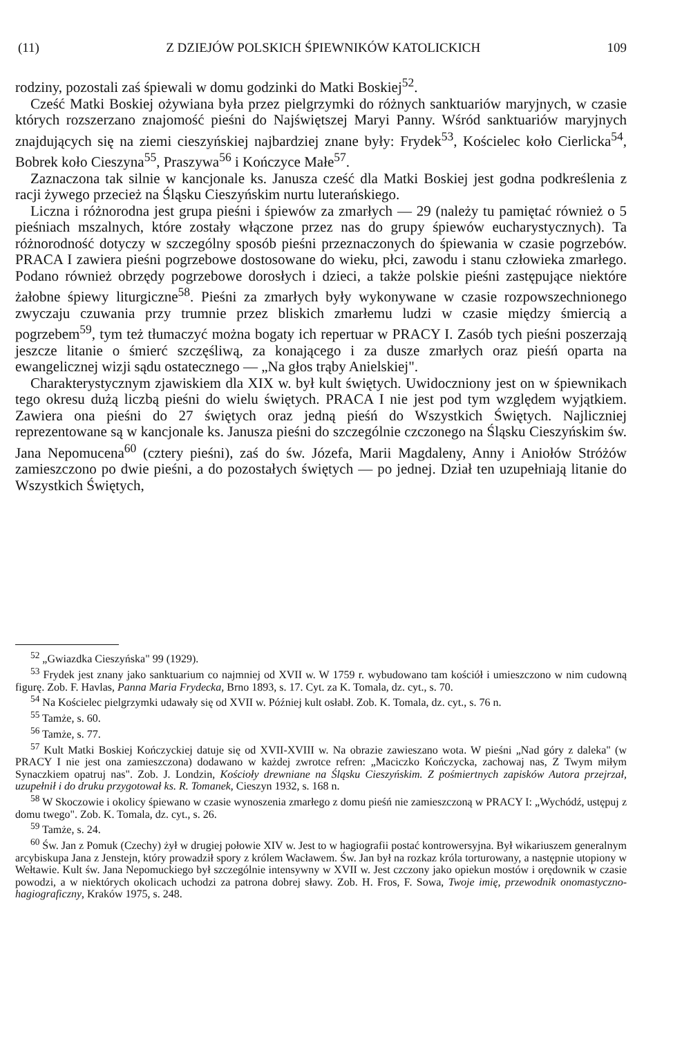(11) Z DZIEJÓW POLSKICH ŚPIEWNIKÓW KATOLICKICH 109
rodziny, pozostali zaś śpiewali w domu godzinki do Matki Boskiej<sup>52</sup>.
Cześć Matki Boskiej ożywiana była przez pielgrzymki do różnych sanktuariów maryjnych, w czasie których rozszerzano znajomość pieśni do Najświętszej Maryi Panny. Wśród sanktuariów maryjnych znajdujących się na ziemi cieszyńskiej najbardziej znane były: Frydek<sup>53</sup>, Kościelec koło Cierlicka<sup>54</sup>, Bobrek koło Cieszyna<sup>55</sup>, Praszywa<sup>56</sup> i Kończyce Małe<sup>57</sup>.
Zaznaczona tak silnie w kancjonale ks. Janusza cześć dla Matki Boskiej jest godna podkreślenia z racji żywego przecież na Śląsku Cieszyńskim nurtu luterańskiego.
Liczna i różnorodna jest grupa pieśni i śpiewów za zmarłych — 29 (należy tu pamiętać również o 5 pieśniach mszalnych, które zostały włączone przez nas do grupy śpiewów eucharystycznych). Ta różnorodność dotyczy w szczególny sposób pieśni przeznaczonych do śpiewania w czasie pogrzebów. PRACA I zawiera pieśni pogrzebowe dostosowane do wieku, płci, zawodu i stanu człowieka zmarłego. Podano również obrzędy pogrzebowe dorosłych i dzieci, a także polskie pieśni zastępujące niektóre żałobne śpiewy liturgiczne<sup>58</sup>. Pieśni za zmarłych były wykonywane w czasie rozpowszechnionego zwyczaju czuwania przy trumnie przez bliskich zmarłemu ludzi w czasie między śmiercią a pogrzebem<sup>59</sup>, tym też tłumaczyć można bogaty ich repertuar w PRACY I. Zasób tych pieśni poszerzają jeszcze litanie o śmierć szczęśliwą, za konającego i za dusze zmarłych oraz pieśń oparta na ewangelicznej wizji sądu ostatecznego — „Na głos trąby Anielskiej".
Charakterystycznym zjawiskiem dla XIX w. był kult świętych. Uwidoczniony jest on w śpiewnikach tego okresu dużą liczbą pieśni do wielu świętych. PRACA I nie jest pod tym względem wyjątkiem. Zawiera ona pieśni do 27 świętych oraz jedną pieśń do Wszystkich Świętych. Najliczniej reprezentowane są w kancjonale ks. Janusza pieśni do szczególnie czczonego na Śląsku Cieszyńskim św. Jana Nepomucena<sup>60</sup> (cztery pieśni), zaś do św. Józefa, Marii Magdaleny, Anny i Aniołów Stróżów zamieszczono po dwie pieśni, a do pozostałych świętych — po jednej. Dział ten uzupełniają litanie do Wszystkich Świętych,
<sup>52</sup> „Gwiazdka Cieszyńska" 99 (1929).
<sup>53</sup> Frydek jest znany jako sanktuarium co najmniej od XVII w. W 1759 r. wybudowano tam kościół i umieszczono w nim cudowną figurę. Zob. F. Havlas, Panna Maria Frydecka, Brno 1893, s. 17. Cyt. za K. Tomala, dz. cyt., s. 70.
<sup>54</sup> Na Kościelec pielgrzymki udawały się od XVII w. Później kult osłabł. Zob. K. Tomala, dz. cyt., s. 76 n.
<sup>55</sup> Tamże, s. 60.
<sup>56</sup> Tamże, s. 77.
<sup>57</sup> Kult Matki Boskiej Kończyckiej datuje się od XVII-XVIII w. Na obrazie zawieszano wota. W pieśni „Nad góry z daleka" (w PRACY I nie jest ona zamieszczona) dodawano w każdej zwrotce refren: „Maciczko Kończycka, zachowaj nas, Z Twym miłym Synaczkiem opatruj nas". Zob. J. Londzin, Kościoły drewniane na Śląsku Cieszyńskim. Z pośmiertnych zapisków Autora przejrzał, uzupełnił i do druku przygotował ks. R. Tomanek, Cieszyn 1932, s. 168 n.
<sup>58</sup> W Skoczowie i okolicy śpiewano w czasie wynoszenia zmarłego z domu pieśń nie zamieszczoną w PRACY I: „Wychódź, ustępuj z domu twego". Zob. K. Tomala, dz. cyt., s. 26.
<sup>59</sup> Tamże, s. 24.
<sup>60</sup> Św. Jan z Pomuk (Czechy) żył w drugiej połowie XIV w. Jest to w hagiografii postać kontrowersyjna. Był wikariuszem generalnym arcybiskupa Jana z Jenstejn, który prowadził spory z królem Wacławem. Św. Jan był na rozkaz króla torturowany, a następnie utopiony w Wełtawie. Kult św. Jana Nepomuckiego był szczególnie intensywny w XVII w. Jest czczony jako opiekun mostów i orędownik w czasie powodzi, a w niektórych okolicach uchodzi za patrona dobrej sławy. Zob. H. Fros, F. Sowa, Twoje imię, przewodnik onomastyczno-hagiograficzny, Kraków 1975, s. 248.